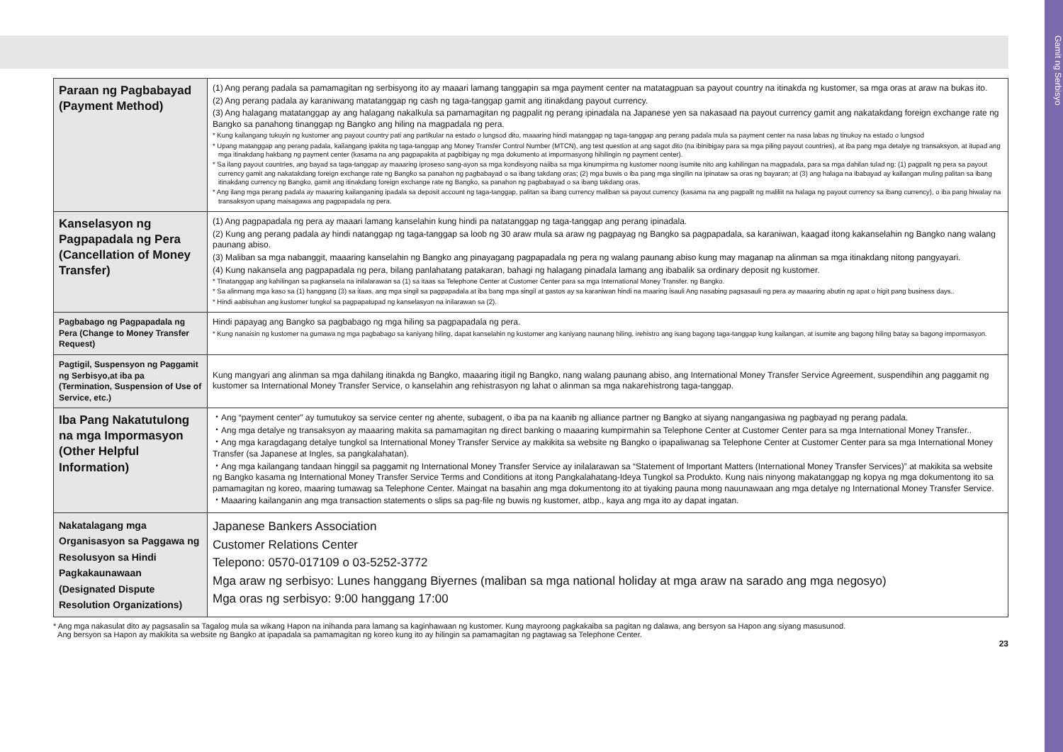Gamit ng Serbisyo
| Paraan ng Pagbabayad (Payment Method) | (1) Ang perang padala sa pamamagitan ng serbisyong ito ay maaari lamang tanggapin sa mga payment center na matatagpuan sa payout country na itinakda ng kustomer, sa mga oras at araw na bukas ito. (2) Ang perang padala ay karaniwang matatanggap ng cash ng taga-tanggap gamit ang itinakdang payout currency. (3) Ang halagang matatanggap ay ang halagang nakalkula sa pamamagitan ng pagpalit ng perang ipinadala na Japanese yen sa nakasaad na payout currency gamit ang nakatakdang foreign exchange rate ng Bangko sa panahong tinanggap ng Bangko ang hiling na magpadala ng pera. * Kung kailangang tukuyin ng kustomer ang payout country pati ang partikular na estado o lungsod dito, maaaring hindi matanggap ng taga-tanggap ang perang padala mula sa payment center na nasa labas ng tinukoy na estado o lungsod * Upang matanggap ang perang padala, kailangang ipakita ng taga-tanggap ang Money Transfer Control Number (MTCN), ang test question at ang sagot dito (na ibinibigay para sa mga piling payout countries), at iba pang mga detalye ng transaksyon, at itupad ang mga itinakdang hakbang ng payment center (kasama na ang pagpapakita at pagbibigay ng mga dokumento at impormasyong hihilingin ng payment center). * Sa ilang payout countries, ang bayad sa taga-tanggap ay maaaring iproseso sang-ayon sa mga kondisyong naiiba sa mga kinumpirma ng kustomer noong isumite nito ang kahilingan na magpadala, para sa mga dahilan tulad ng: (1) pagpalit ng pera sa payout currency gamit ang nakatakdang foreign exchange rate ng Bangko sa panahon ng pagbabayad o sa ibang takdang oras; (2) mga buwis o iba pang mga singilin na ipinataw sa oras ng bayaran; at (3) ang halaga na ibabayad ay kailangan muling palitan sa ibang itinakdang currency ng Bangko, gamit ang itinakdang foreign exchange rate ng Bangko, sa panahon ng pagbabayad o sa ibang takdang oras. * Ang ilang mga perang padala ay maaaring kailanganing ipadala sa deposit account ng taga-tanggap, palitan sa ibang currency maliban sa payout currency (kasama na ang pagpalit ng maliliit na halaga ng payout currency sa ibang currency), o iba pang hiwalay na transaksyon upang maisagawa ang pagpapadala ng pera. |
| Kanselasyon ng Pagpapadala ng Pera (Cancellation of Money Transfer) | (1) Ang pagpapadala ng pera ay maaari lamang kanselahin kung hindi pa natatanggap ng taga-tanggap ang perang ipinadala. (2) Kung ang perang padala ay hindi natanggap ng taga-tanggap sa loob ng 30 araw mula sa araw ng pagpayag ng Bangko sa pagpapadala, sa karaniwan, kaagad itong kakanselahin ng Bangko nang walang paunang abiso. (3) Maliban sa mga nabanggit, maaaring kanselahin ng Bangko ang pinayagang pagpapadala ng pera ng walang paunang abiso kung may maganap na alinman sa mga itinakdang nitong pangyayari. (4) Kung nakansela ang pagpapadala ng pera, bilang panlahatang patakaran, bahagi ng halagang pinadala lamang ang ibabalik sa ordinary deposit ng kustomer. * Tinatanggap ang kahilingan sa pagkansela na inilalarawan sa (1) sa itaas sa Telephone Center at Customer Center para sa mga International Money Transfer. ng Bangko. * Sa alinmang mga kaso sa (1) hanggang (3) sa itaas, ang mga singil sa pagpapadala at iba bang mga singil at gastos ay sa karaniwan hindi na maaring isauli Ang nasabing pagsasauli ng pera ay maaaring abutin ng apat o higit pang business days.. * Hindi aabisuhan ang kustomer tungkol sa pagpapatupad ng kanselasyon na inilarawan sa (2). |
| Pagbabago ng Pagpapadala ng Pera (Change to Money Transfer Request) | Hindi papayag ang Bangko sa pagbabago ng mga hiling sa pagpapadala ng pera. * Kung nanaisin ng kustomer na gumawa ng mga pagbabago sa kaniyang hiling, dapat kanselahin ng kustomer ang kaniyang naunang hiling, irehistro ang isang bagong taga-tanggap kung kailangan, at isumite ang bagong hiling batay sa bagong impormasyon. |
| Pagtigil, Suspensyon ng Paggamit ng Serbisyo,at iba pa (Termination, Suspension of Use of Service, etc.) | Kung mangyari ang alinman sa mga dahilang itinakda ng Bangko, maaaring itigil ng Bangko, nang walang paunang abiso, ang International Money Transfer Service Agreement, suspendihin ang paggamit ng kustomer sa International Money Transfer Service, o kanselahin ang rehistrasyon ng lahat o alinman sa mga nakarehistrong taga-tanggap. |
| Iba Pang Nakatutulong na mga Impormasyon (Other Helpful Information) | ・Ang “payment center” ay tumutukoy sa service center ng ahente, subagent, o iba pa na kaanib ng alliance partner ng Bangko at siyang nangangasiwa ng pagbayad ng perang padala. ・Ang mga detalye ng transaksyon ay maaaring makita sa pamamagitan ng direct banking o maaaring kumpirmahin sa Telephone Center at Customer Center para sa mga International Money Transfer.. ・Ang mga karagdagang detalye tungkol sa International Money Transfer Service ay makikita sa website ng Bangko o ipapaliwanag sa Telephone Center at Customer Center para sa mga International Money Transfer (sa Japanese at Ingles, sa pangkalahatan). ・Ang mga kailangang tandaan hinggil sa paggamit ng International Money Transfer Service ay inilalarawan sa “Statement of Important Matters (International Money Transfer Services)” at makikita sa website ng Bangko kasama ng International Money Transfer Service Terms and Conditions at itong Pangkalahatang-Ideya Tungkol sa Produkto. Kung nais ninyong makatanggap ng kopya ng mga dokumentong ito sa pamamagitan ng koreo, maaring tumawag sa Telephone Center. Maingat na basahin ang mga dokumentong ito at tiyaking pauna mong nauunawaan ang mga detalye ng International Money Transfer Service. ・Maaaring kailanganin ang mga transaction statements o slips sa pag-file ng buwis ng kustomer, atbp., kaya ang mga ito ay dapat ingatan. |
| Nakatalagang mga Organisasyon sa Paggawa ng Resolusyon sa Hindi Pagkakaunawaan (Designated Dispute Resolution Organizations) | Japanese Bankers Association Customer Relations Center Telepono: 0570-017109 o 03-5252-3772 Mga araw ng serbisyo: Lunes hanggang Biyernes (maliban sa mga national holiday at mga araw na sarado ang mga negosyo) Mga oras ng serbisyo: 9:00 hanggang 17:00 |
* Ang mga nakasulat dito ay pagsasalin sa Tagalog mula sa wikang Hapon na inihanda para lamang sa kaginhawaan ng kustomer. Kung mayroong pagkakaiba sa pagitan ng dalawa, ang bersyon sa Hapon ang siyang masusunod.
Ang bersyon sa Hapon ay makikita sa website ng Bangko at ipapadala sa pamamagitan ng koreo kung ito ay hilingin sa pamamagitan ng pagtawag sa Telephone Center.
23